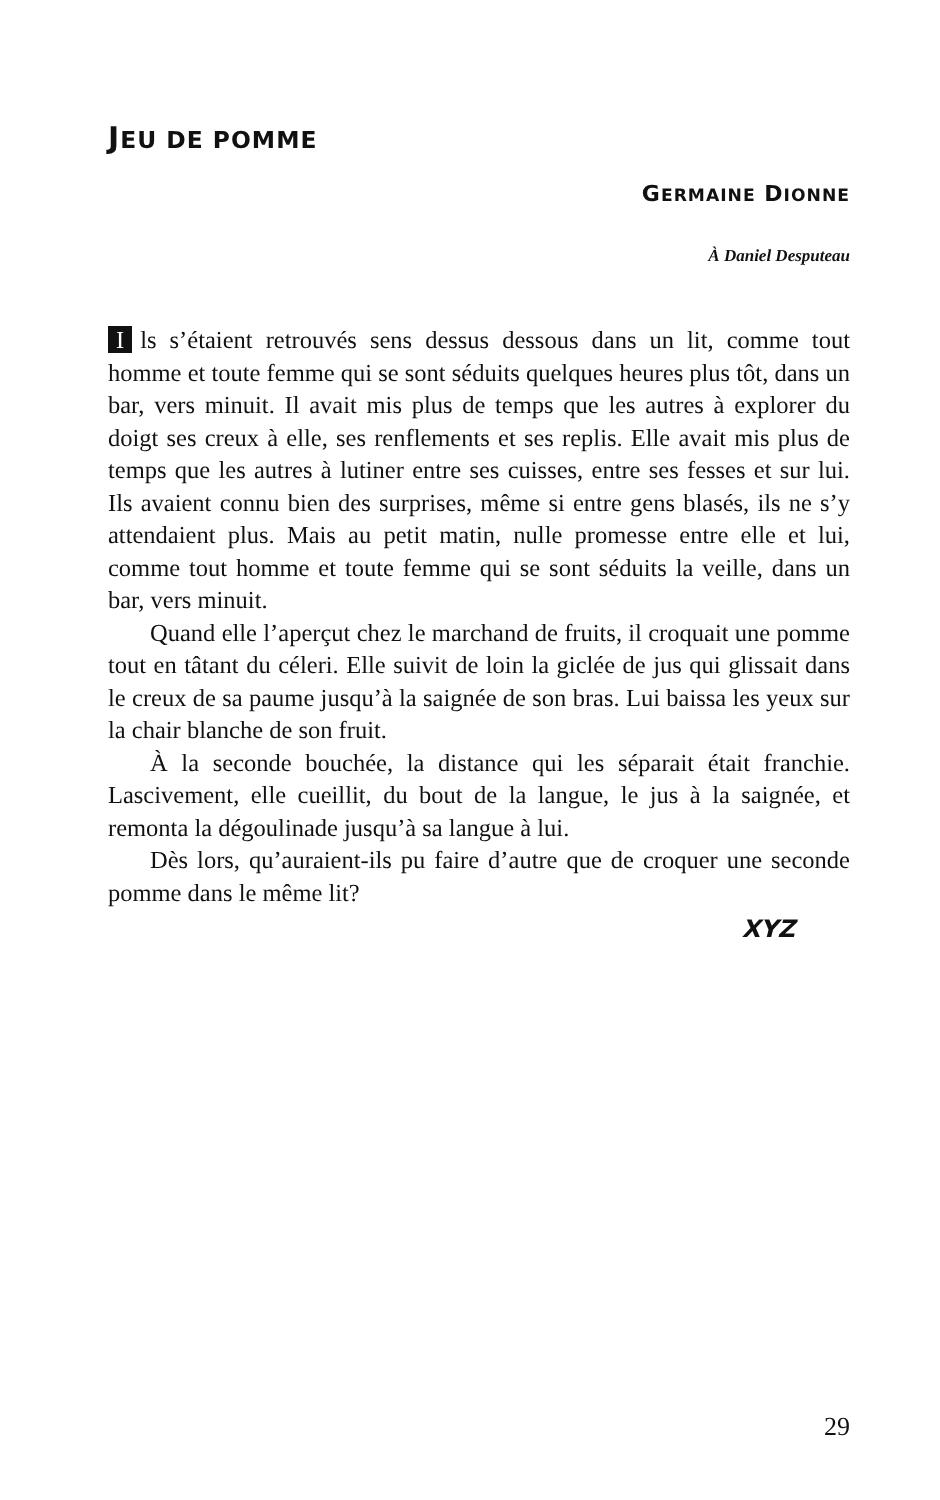JEU DE POMME
GERMAINE DIONNE
À Daniel Desputeau
Ils s’étaient retrouvés sens dessus dessous dans un lit, comme tout homme et toute femme qui se sont séduits quelques heures plus tôt, dans un bar, vers minuit. Il avait mis plus de temps que les autres à explorer du doigt ses creux à elle, ses renflements et ses replis. Elle avait mis plus de temps que les autres à lutiner entre ses cuisses, entre ses fesses et sur lui. Ils avaient connu bien des surprises, même si entre gens blasés, ils ne s’y attendaient plus. Mais au petit matin, nulle promesse entre elle et lui, comme tout homme et toute femme qui se sont séduits la veille, dans un bar, vers minuit.
Quand elle l’aperçut chez le marchand de fruits, il croquait une pomme tout en tâtant du céleri. Elle suivit de loin la giclée de jus qui glissait dans le creux de sa paume jusqu’à la saignée de son bras. Lui baissa les yeux sur la chair blanche de son fruit.
À la seconde bouchée, la distance qui les séparait était franchie. Lascivement, elle cueillit, du bout de la langue, le jus à la saignée, et remonta la dégoulinade jusqu’à sa langue à lui.
Dès lors, qu’auraient-ils pu faire d’autre que de croquer une seconde pomme dans le même lit?
XYZ
29